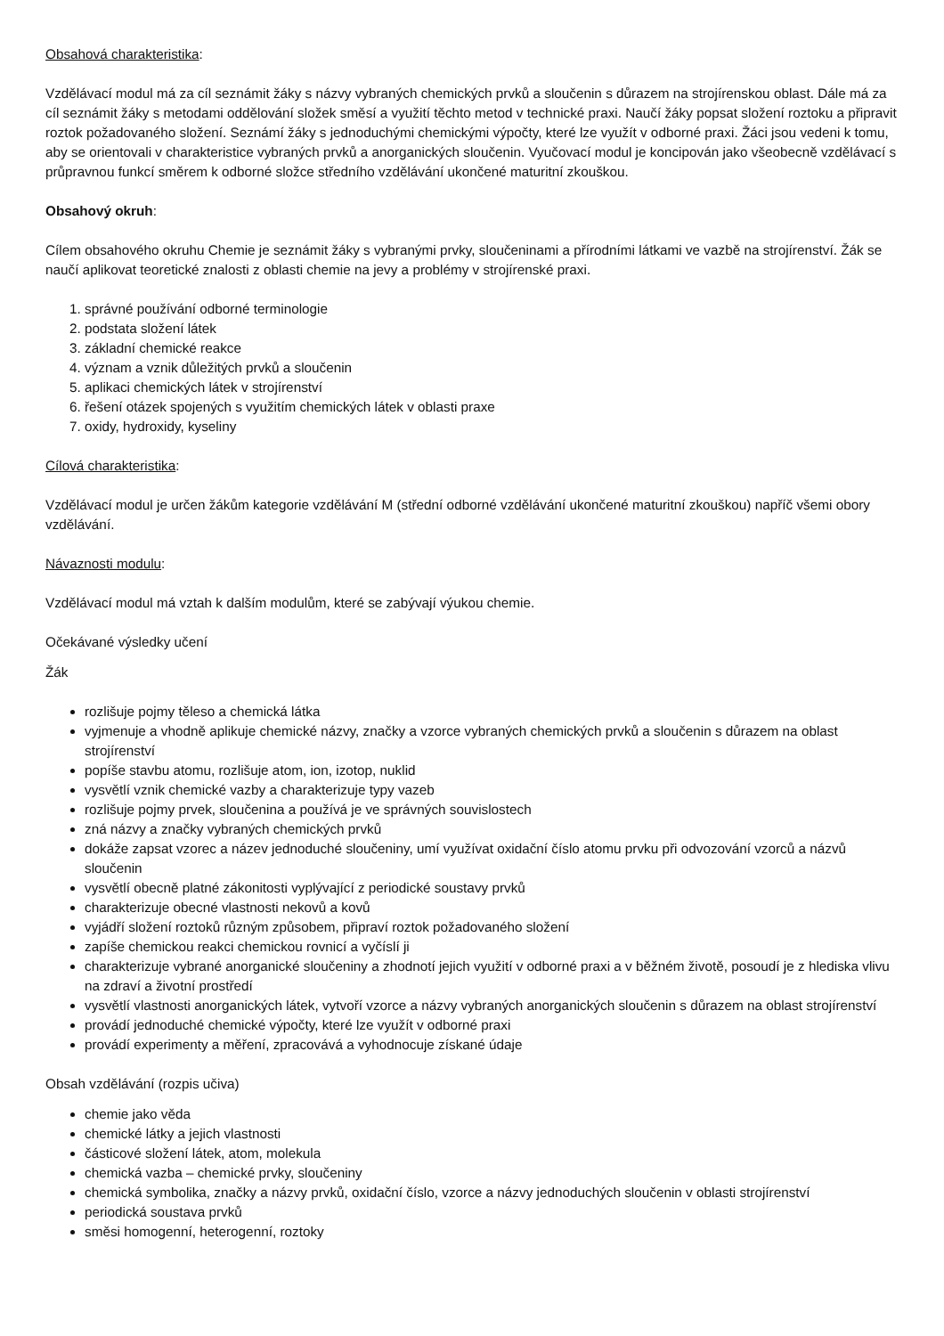Obsahová charakteristika:
Vzdělávací modul má za cíl seznámit žáky s názvy vybraných chemických prvků a sloučenin s důrazem na strojírenskou oblast. Dále má za cíl seznámit žáky s metodami oddělování složek směsí a využití těchto metod v technické praxi. Naučí žáky popsat složení roztoku a připravit roztok požadovaného složení. Seznámí žáky s jednoduchými chemickými výpočty, které lze využít v odborné praxi. Žáci jsou vedeni k tomu, aby se orientovali v charakteristice vybraných prvků a anorganických sloučenin. Vyučovací modul je koncipován jako všeobecně vzdělávací s průpravnou funkcí směrem k odborné složce středního vzdělávání ukončené maturitní zkouškou.
Obsahový okruh:
Cílem obsahového okruhu Chemie je seznámit žáky s vybranými prvky, sloučeninami a přírodními látkami ve vazbě na strojírenství. Žák se naučí aplikovat teoretické znalosti z oblasti chemie na jevy a problémy v strojírenské praxi.
1. správné používání odborné terminologie
2. podstata složení látek
3. základní chemické reakce
4. význam a vznik důležitých prvků a sloučenin
5. aplikaci chemických látek v strojírenství
6. řešení otázek spojených s využitím chemických látek v oblasti praxe
7. oxidy, hydroxidy, kyseliny
Cílová charakteristika:
Vzdělávací modul je určen žákům kategorie vzdělávání M (střední odborné vzdělávání ukončené maturitní zkouškou) napříč všemi obory vzdělávání.
Návaznosti modulu:
Vzdělávací modul má vztah k dalším modulům, které se zabývají výukou chemie.
Očekávané výsledky učení
Žák
rozlišuje pojmy těleso a chemická látka
vyjmenuje a vhodně aplikuje chemické názvy, značky a vzorce vybraných chemických prvků a sloučenin s důrazem na oblast strojírenství
popíše stavbu atomu, rozlišuje atom, ion, izotop, nuklid
vysvětlí vznik chemické vazby a charakterizuje typy vazeb
rozlišuje pojmy prvek, sloučenina a používá je ve správných souvislostech
zná názvy a značky vybraných chemických prvků
dokáže zapsat vzorec a název jednoduché sloučeniny, umí využívat oxidační číslo atomu prvku při odvozování vzorců a názvů sloučenin
vysvětlí obecně platné zákonitosti vyplývající z periodické soustavy prvků
charakterizuje obecné vlastnosti nekovů a kovů
vyjádří složení roztoků různým způsobem, připraví roztok požadovaného složení
zapíše chemickou reakci chemickou rovnicí a vyčíslí ji
charakterizuje vybrané anorganické sloučeniny a zhodnotí jejich využití v odborné praxi a v běžném životě, posoudí je z hlediska vlivu na zdraví a životní prostředí
vysvětlí vlastnosti anorganických látek, vytvoří vzorce a názvy vybraných anorganických sloučenin s důrazem na oblast strojírenství
provádí jednoduché chemické výpočty, které lze využít v odborné praxi
provádí experimenty a měření, zpracovává a vyhodnocuje získané údaje
Obsah vzdělávání (rozpis učiva)
chemie jako věda
chemické látky a jejich vlastnosti
částicové složení látek, atom, molekula
chemická vazba – chemické prvky, sloučeniny
chemická symbolika, značky a názvy prvků, oxidační číslo, vzorce a názvy jednoduchých sloučenin v oblasti strojírenství
periodická soustava prvků
směsi homogenní, heterogenní, roztoky